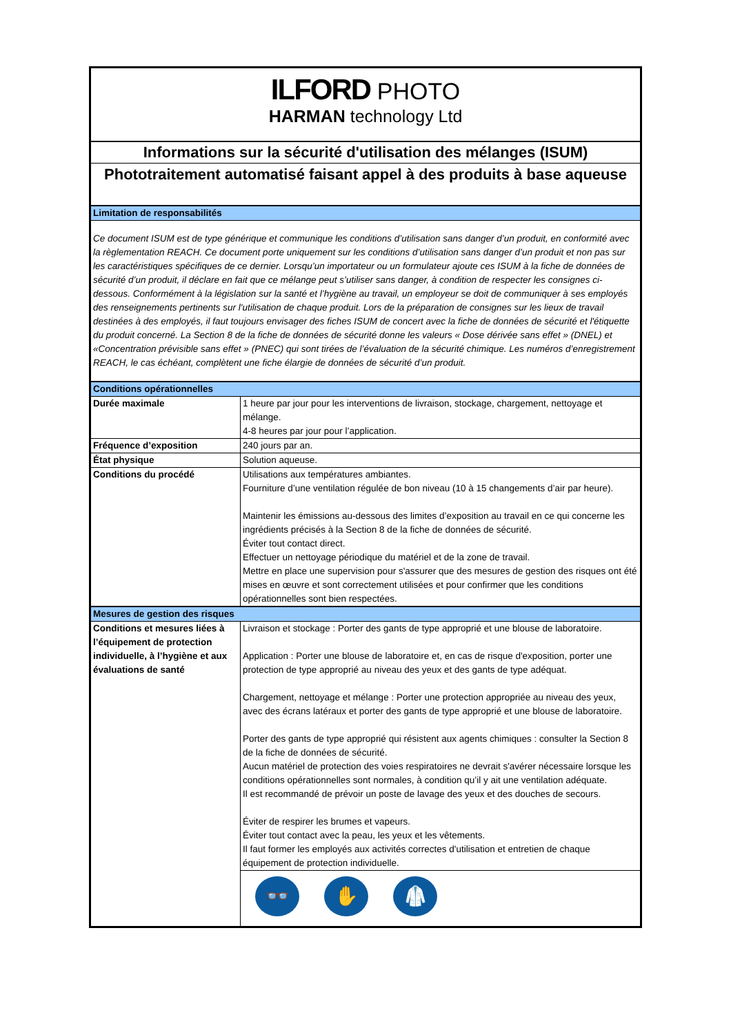| ILFORD PHOTO HARMAN technology Ltd | |
| Informations sur la sécurité d'utilisation des mélanges (ISUM) | |
| Phototraitement automatisé faisant appel à des produits à base aqueuse | |
| Limitation de responsabilités | |
| Ce document ISUM est de type générique et communique les conditions d’utilisation sans danger d’un produit, en conformité avec la règlementation REACH. Ce document porte uniquement sur les conditions d’utilisation sans danger d’un produit et non pas sur les caractéristiques spécifiques de ce dernier. Lorsqu’un importateur ou un formulateur ajoute ces ISUM à la fiche de données de sécurité d’un produit, il déclare en fait que ce mélange peut s’utiliser sans danger, à condition de respecter les consignes ci-dessous. Conformément à la législation sur la santé et l’hygiène au travail, un employeur se doit de communiquer à ses employés des renseignements pertinents sur l'utilisation de chaque produit. Lors de la préparation de consignes sur les lieux de travail destinées à des employés, il faut toujours envisager des fiches ISUM de concert avec la fiche de données de sécurité et l'étiquette du produit concerné. La Section 8 de la fiche de données de sécurité donne les valeurs « Dose dérivée sans effet » (DNEL) et «Concentration prévisible sans effet » (PNEC) qui sont tirées de l’évaluation de la sécurité chimique. Les numéros d’enregistrement REACH, le cas échéant, complètent une fiche élargie de données de sécurité d’un produit. | |
| Conditions opérationnelles | |
| Durée maximale | 1 heure par jour pour les interventions de livraison, stockage, chargement, nettoyage et mélange. 4-8 heures par jour pour l’application. |
| Fréquence d’exposition | 240 jours par an. |
| État physique | Solution aqueuse. |
| Conditions du procédé | Utilisations aux températures ambiantes. Fourniture d’une ventilation régulée de bon niveau (10 à 15 changements d’air par heure). Maintenir les émissions au-dessous des limites d’exposition au travail en ce qui concerne les ingrédients précisés à la Section 8 de la fiche de données de sécurité. Éviter tout contact direct. Effectuer un nettoyage périodique du matériel et de la zone de travail. Mettre en place une supervision pour s'assurer que des mesures de gestion des risques ont été mises en œuvre et sont correctement utilisées et pour confirmer que les conditions opérationnelles sont bien respectées. |
| Mesures de gestion des risques | |
| Conditions et mesures liées à l’équipement de protection individuelle, à l’hygiène et aux évaluations de santé | Livraison et stockage : Porter des gants de type approprié et une blouse de laboratoire. Application : Porter une blouse de laboratoire et, en cas de risque d'exposition, porter une protection de type approprié au niveau des yeux et des gants de type adéquat. Chargement, nettoyage et mélange : Porter une protection appropriée au niveau des yeux, avec des écrans latéraux et porter des gants de type approprié et une blouse de laboratoire. Porter des gants de type approprié qui résistent aux agents chimiques : consulter la Section 8 de la fiche de données de sécurité. Aucun matériel de protection des voies respiratoires ne devrait s'avérer nécessaire lorsque les conditions opérationnelles sont normales, à condition qu’il y ait une ventilation adéquate. Il est recommandé de prévoir un poste de lavage des yeux et des douches de secours. Éviter de respirer les brumes et vapeurs. Éviter tout contact avec la peau, les yeux et les vêtements. Il faut former les employés aux activités correctes d'utilisation et entretien de chaque équipement de protection individuelle. |
| | 👓 ✋ 🥼 |